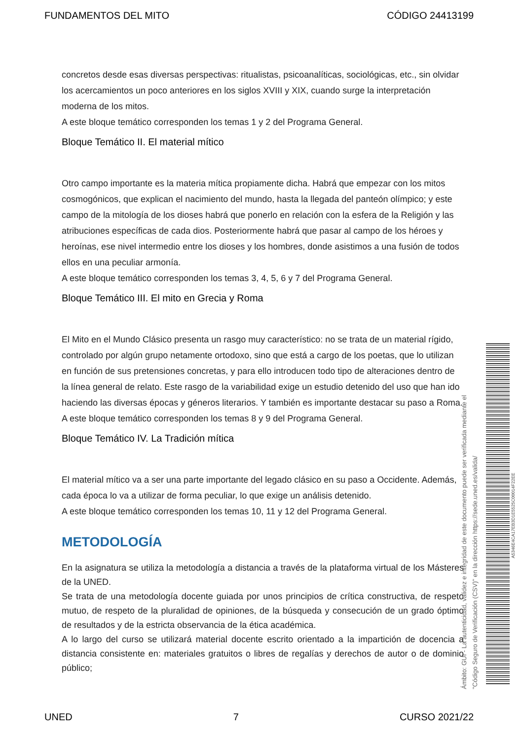FUNDAMENTOS DEL MITO CÓDIGO 24413199
concretos desde esas diversas perspectivas: ritualistas, psicoanalíticas, sociológicas, etc., sin olvidar los acercamientos un poco anteriores en los siglos XVIII y XIX, cuando surge la interpretación moderna de los mitos.
A este bloque temático corresponden los temas 1 y 2 del Programa General.
Bloque Temático II. El material mítico
Otro campo importante es la materia mítica propiamente dicha. Habrá que empezar con los mitos cosmogónicos, que explican el nacimiento del mundo, hasta la llegada del panteón olímpico; y este campo de la mitología de los dioses habrá que ponerlo en relación con la esfera de la Religión y las atribuciones específicas de cada dios. Posteriormente habrá que pasar al campo de los héroes y heroínas, ese nivel intermedio entre los dioses y los hombres, donde asistimos a una fusión de todos ellos en una peculiar armonía.
A este bloque temático corresponden los temas 3, 4, 5, 6 y 7 del Programa General.
Bloque Temático III. El mito en Grecia y Roma
El Mito en el Mundo Clásico presenta un rasgo muy característico: no se trata de un material rígido, controlado por algún grupo netamente ortodoxo, sino que está a cargo de los poetas, que lo utilizan en función de sus pretensiones concretas, y para ello introducen todo tipo de alteraciones dentro de la línea general de relato. Este rasgo de la variabilidad exige un estudio detenido del uso que han ido haciendo las diversas épocas y géneros literarios. Y también es importante destacar su paso a Roma.
A este bloque temático corresponden los temas 8 y 9 del Programa General.
Bloque Temático IV. La Tradición mítica
El material mítico va a ser una parte importante del legado clásico en su paso a Occidente. Además, cada época lo va a utilizar de forma peculiar, lo que exige un análisis detenido.
A este bloque temático corresponden los temas 10, 11 y 12 del Programa General.
METODOLOGÍA
En la asignatura se utiliza la metodología a distancia a través de la plataforma virtual de los Másteres de la UNED.
Se trata de una metodología docente guiada por unos principios de crítica constructiva, de respeto mutuo, de respeto de la pluralidad de opiniones, de la búsqueda y consecución de un grado óptimo de resultados y de la estricta observancia de la ética académica.
A lo largo del curso se utilizará material docente escrito orientado a la impartición de docencia a distancia consistente en: materiales gratuitos o libres de regalías y derechos de autor o de dominio público;
Ámbito: GUI - La autenticidad, validez e integridad de este documento puede ser verificada mediante el
"Código Seguro de Verificación (CSV)" en la dirección https://sede.uned.es/valida/
A5346E4CA17EB3D1E5525C00014F22EE
UNED 7 CURSO 2021/22